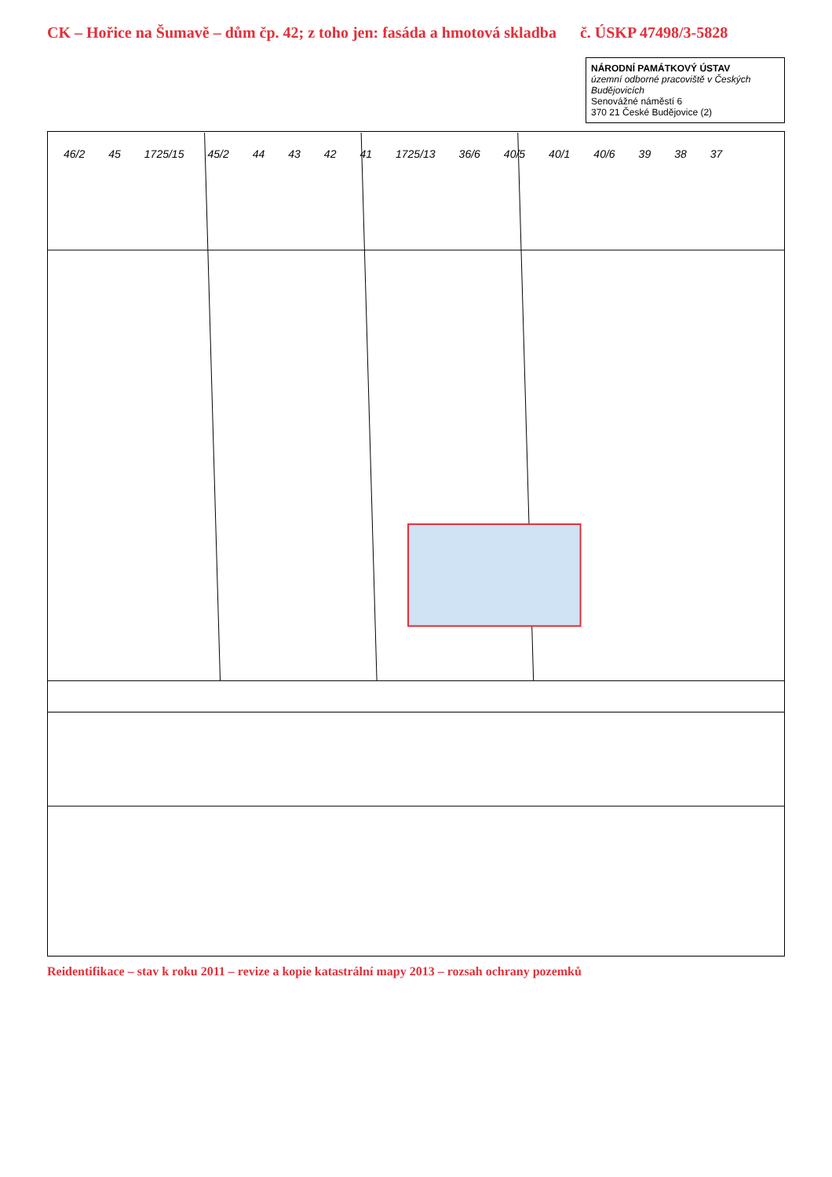CK – Hořice na Šumavě – dům čp. 42; z toho jen: fasáda a hmotová skladba č. ÚSKP 47498/3-5828
NÁRODNÍ PAMÁTKOVÝ ÚSTAV
územní odborné pracoviště v Českých Budějovicích
Senovážné náměstí 6
370 21 České Budějovice (2)
46/2 45 1725/15 45/2 44 43 42 41 1725/13 36/6 40/5 40/1 40/6 39 38 37
Reidentifikace – stav k roku 2011 – revize a kopie katastrální mapy 2013 – rozsah ochrany pozemků